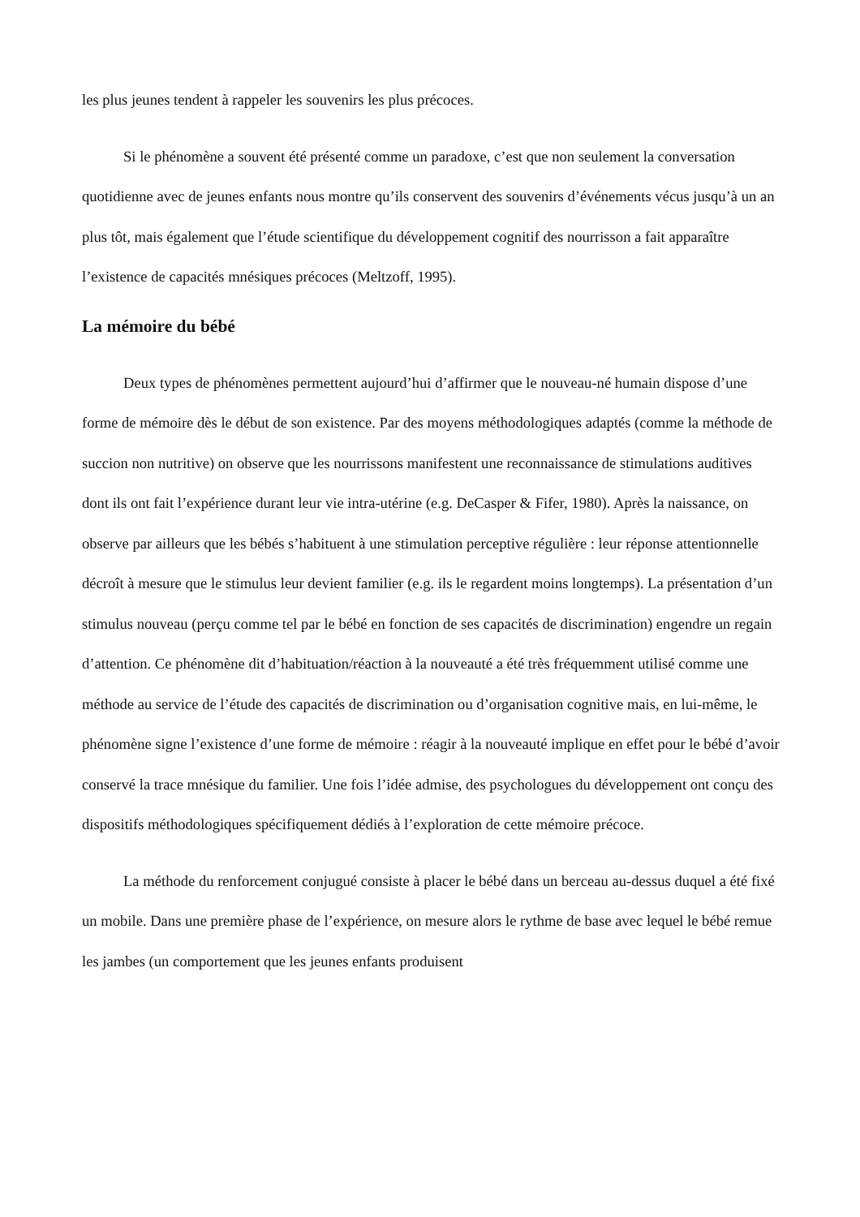les plus jeunes tendent à rappeler les souvenirs les plus précoces.
Si le phénomène a souvent été présenté comme un paradoxe, c’est que non seulement la conversation quotidienne avec de jeunes enfants nous montre qu’ils conservent des souvenirs d’événements vécus jusqu’à un an plus tôt, mais également que l’étude scientifique du développement cognitif des nourrisson a fait apparaître l’existence de capacités mnésiques précoces (Meltzoff, 1995).
La mémoire du bébé
Deux types de phénomènes permettent aujourd’hui d’affirmer que le nouveau-né humain dispose d’une forme de mémoire dès le début de son existence. Par des moyens méthodologiques adaptés (comme la méthode de succion non nutritive) on observe que les nourrissons manifestent une reconnaissance de stimulations auditives dont ils ont fait l’expérience durant leur vie intra-utérine (e.g. DeCasper & Fifer, 1980). Après la naissance, on observe par ailleurs que les bébés s’habituent à une stimulation perceptive régulière : leur réponse attentionnelle décroît à mesure que le stimulus leur devient familier (e.g. ils le regardent moins longtemps). La présentation d’un stimulus nouveau (perçu comme tel par le bébé en fonction de ses capacités de discrimination) engendre un regain d’attention. Ce phénomène dit d’habituation/réaction à la nouveauté a été très fréquemment utilisé comme une méthode au service de l’étude des capacités de discrimination ou d’organisation cognitive mais, en lui-même, le phénomène signe l’existence d’une forme de mémoire : réagir à la nouveauté implique en effet pour le bébé d’avoir conservé la trace mnésique du familier. Une fois l’idée admise, des psychologues du développement ont conçu des dispositifs méthodologiques spécifiquement dédiés à l’exploration de cette mémoire précoce.
La méthode du renforcement conjugué consiste à placer le bébé dans un berceau au-dessus duquel a été fixé un mobile. Dans une première phase de l’expérience, on mesure alors le rythme de base avec lequel le bébé remue les jambes (un comportement que les jeunes enfants produisent